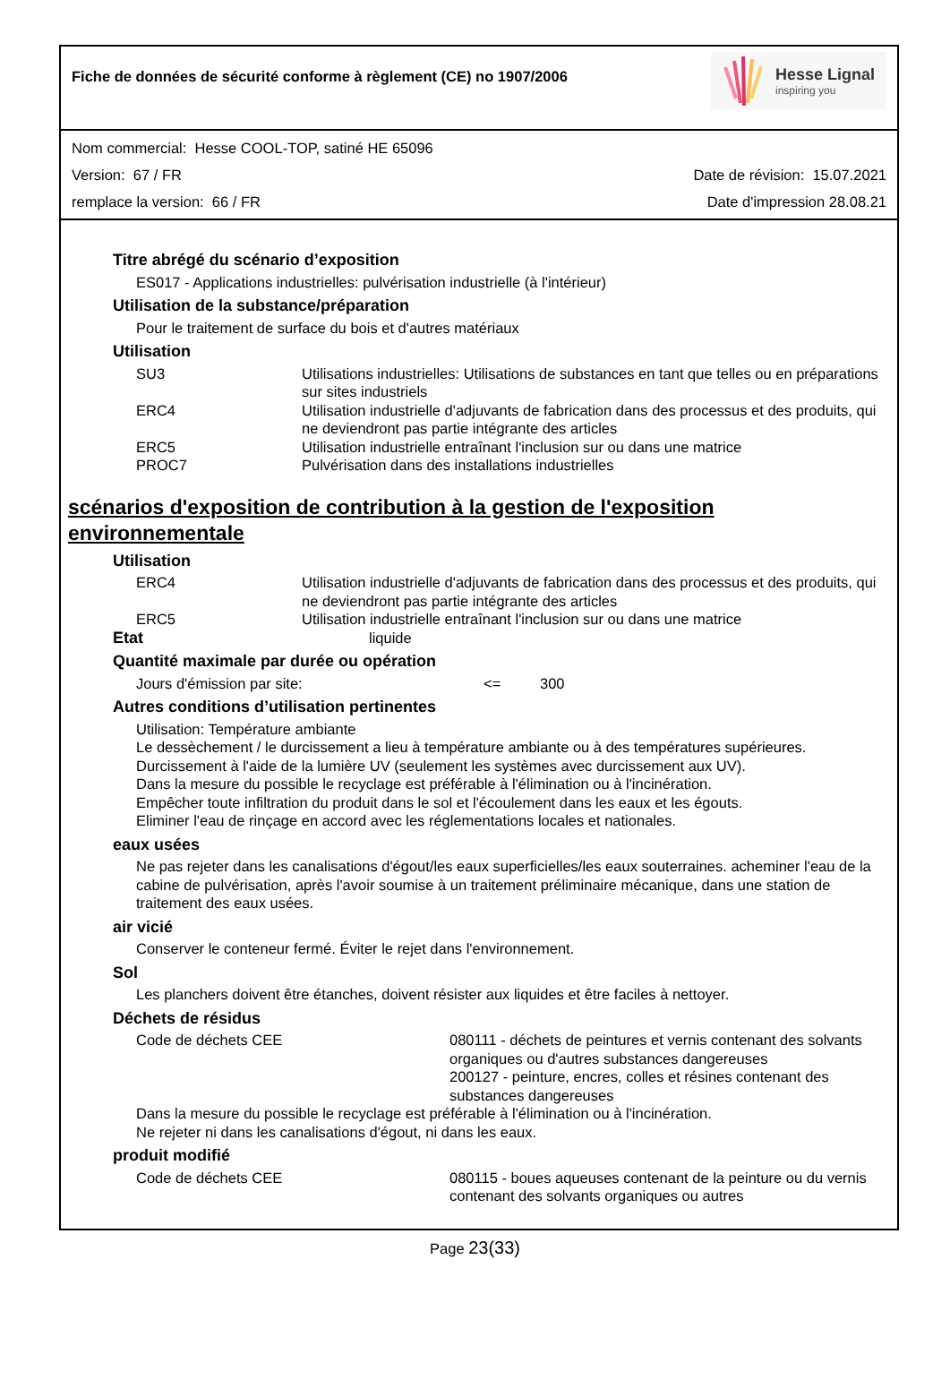Fiche de données de sécurité conforme à règlement (CE) no 1907/2006
Hesse Lignal
inspiring you
Nom commercial: Hesse COOL-TOP, satiné HE 65096
Version: 67 / FR Date de révision: 15.07.2021
remplace la version: 66 / FR Date d'impression 28.08.21
Titre abrégé du scénario d’exposition
ES017 - Applications industrielles: pulvérisation industrielle (à l'intérieur)
Utilisation de la substance/préparation
Pour le traitement de surface du bois et d'autres matériaux
Utilisation
| SU3 | Utilisations industrielles: Utilisations de substances en tant que telles ou en préparations sur sites industriels |
| ERC4 | Utilisation industrielle d'adjuvants de fabrication dans des processus et des produits, qui ne deviendront pas partie intégrante des articles |
| ERC5 | Utilisation industrielle entraînant l'inclusion sur ou dans une matrice |
| PROC7 | Pulvérisation dans des installations industrielles |
scénarios d'exposition de contribution à la gestion de l'exposition environnementale
Utilisation
| ERC4 | Utilisation industrielle d'adjuvants de fabrication dans des processus et des produits, qui ne deviendront pas partie intégrante des articles |
| ERC5 | Utilisation industrielle entraînant l'inclusion sur ou dans une matrice |
Etat liquide
Quantité maximale par durée ou opération
| Jours d'émission par site: | <= | 300 |
Autres conditions d’utilisation pertinentes
Utilisation: Température ambiante
Le dessèchement / le durcissement a lieu à température ambiante ou à des températures supérieures.
Durcissement à l'aide de la lumière UV (seulement les systèmes avec durcissement aux UV).
Dans la mesure du possible le recyclage est préférable à l'élimination ou à l'incinération.
Empêcher toute infiltration du produit dans le sol et l'écoulement dans les eaux et les égouts.
Eliminer l'eau de rinçage en accord avec les réglementations locales et nationales.
eaux usées
Ne pas rejeter dans les canalisations d'égout/les eaux superficielles/les eaux souterraines. acheminer l'eau de la cabine de pulvérisation, après l'avoir soumise à un traitement préliminaire mécanique, dans une station de traitement des eaux usées.
air vicié
Conserver le conteneur fermé. Éviter le rejet dans l'environnement.
Sol
Les planchers doivent être étanches, doivent résister aux liquides et être faciles à nettoyer.
Déchets de résidus
| Code de déchets CEE | 080111 - déchets de peintures et vernis contenant des solvants organiques ou d'autres substances dangereuses 200127 - peinture, encres, colles et résines contenant des substances dangereuses |
Dans la mesure du possible le recyclage est préférable à l'élimination ou à l'incinération.
Ne rejeter ni dans les canalisations d'égout, ni dans les eaux.
produit modifié
| Code de déchets CEE | 080115 - boues aqueuses contenant de la peinture ou du vernis contenant des solvants organiques ou autres |
Page 23(33)